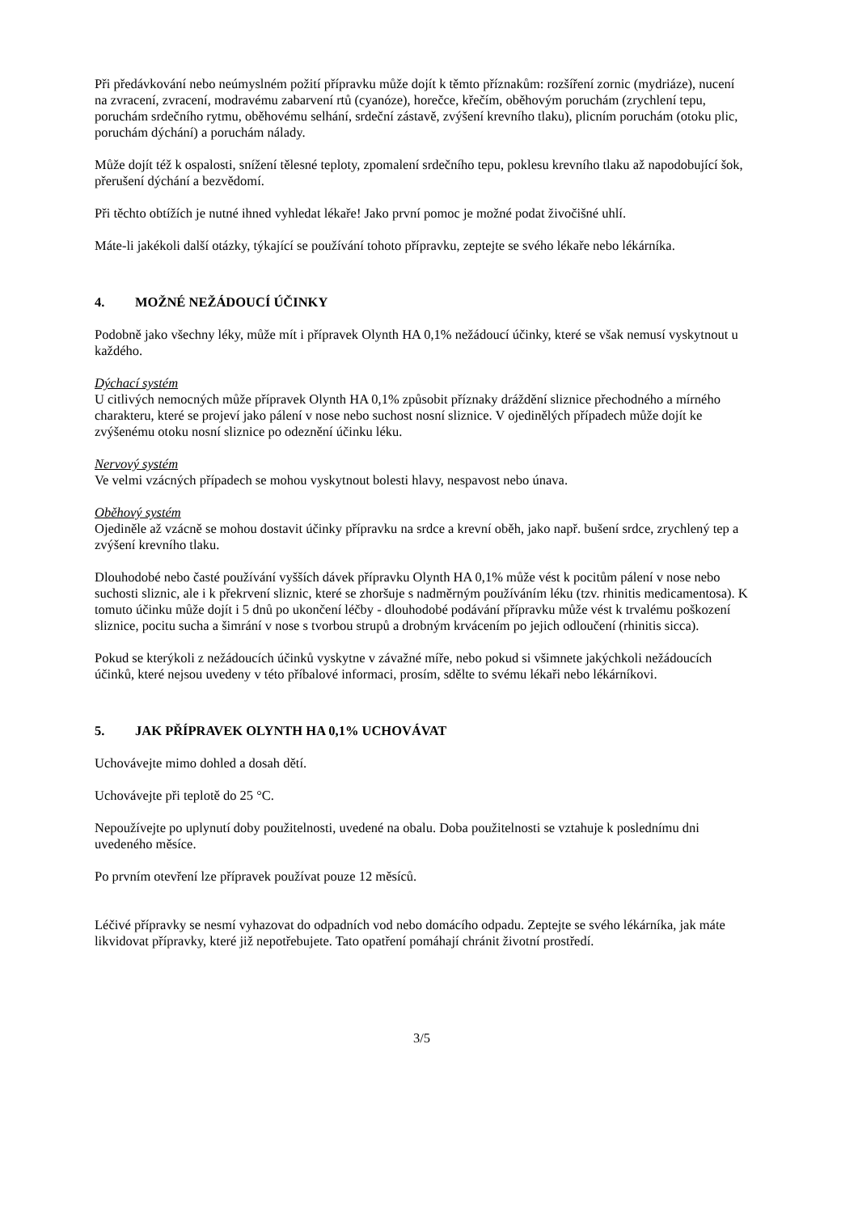Při předávkování nebo neúmyslném požití přípravku může dojít k těmto příznakům: rozšíření zornic (mydriáze), nucení na zvracení, zvracení, modravému zabarvení rtů (cyanóze), horečce, křečím, oběhovým poruchám (zrychlení tepu, poruchám srdečního rytmu, oběhovému selhání, srdeční zástavě, zvýšení krevního tlaku), plicním poruchám (otoku plic, poruchám dýchání) a poruchám nálady.
Může dojít též k ospalosti, snížení tělesné teploty, zpomalení srdečního tepu, poklesu krevního tlaku až napodobující šok, přerušení dýchání a bezvědomí.
Při těchto obtížích je nutné ihned vyhledat lékaře! Jako první pomoc je možné podat živočišné uhlí.
Máte-li jakékoli další otázky, týkající se používání tohoto přípravku, zeptejte se svého lékaře nebo lékárníka.
4. MOŽNÉ NEŽÁDOUCÍ ÚČINKY
Podobně jako všechny léky, může mít i přípravek Olynth HA 0,1% nežádoucí účinky, které se však nemusí vyskytnout u každého.
Dýchací systém
U citlivých nemocných může přípravek Olynth HA 0,1% způsobit příznaky dráždění sliznice přechodného a mírného charakteru, které se projeví jako pálení v nose nebo suchost nosní sliznice. V ojedinělých případech může dojít ke zvýšenému otoku nosní sliznice po odeznění účinku léku.
Nervový systém
Ve velmi vzácných případech se mohou vyskytnout bolesti hlavy, nespavost nebo únava.
Oběhový systém
Ojediněle až vzácně se mohou dostavit účinky přípravku na srdce a krevní oběh, jako např. bušení srdce, zrychlený tep a zvýšení krevního tlaku.
Dlouhodobé nebo časté používání vyšších dávek přípravku Olynth HA 0,1% může vést k pocitům pálení v nose nebo suchosti sliznic, ale i k překrvení sliznic, které se zhoršuje s nadměrným používáním léku (tzv. rhinitis medicamentosa). K tomuto účinku může dojít i 5 dnů po ukončení léčby - dlouhodobé podávání přípravku může vést k trvalému poškození sliznice, pocitu sucha a šimrání v nose s tvorbou strupů a drobným krvácením po jejich odloučení (rhinitis sicca).
Pokud se kterýkoli z nežádoucích účinků vyskytne v závažné míře, nebo pokud si všimnete jakýchkoli nežádoucích účinků, které nejsou uvedeny v této příbalové informaci, prosím, sdělte to svému lékaři nebo lékárníkovi.
5. JAK PŘÍPRAVEK OLYNTH HA 0,1% UCHOVÁVAT
Uchovávejte mimo dohled a dosah dětí.
Uchovávejte při teplotě do 25 °C.
Nepoužívejte po uplynutí doby použitelnosti, uvedené na obalu. Doba použitelnosti se vztahuje k poslednímu dni uvedeného měsíce.
Po prvním otevření lze přípravek používat pouze 12 měsíců.
Léčivé přípravky se nesmí vyhazovat do odpadních vod nebo domácího odpadu. Zeptejte se svého lékárníka, jak máte likvidovat přípravky, které již nepotřebujete. Tato opatření pomáhají chránit životní prostředí.
3/5